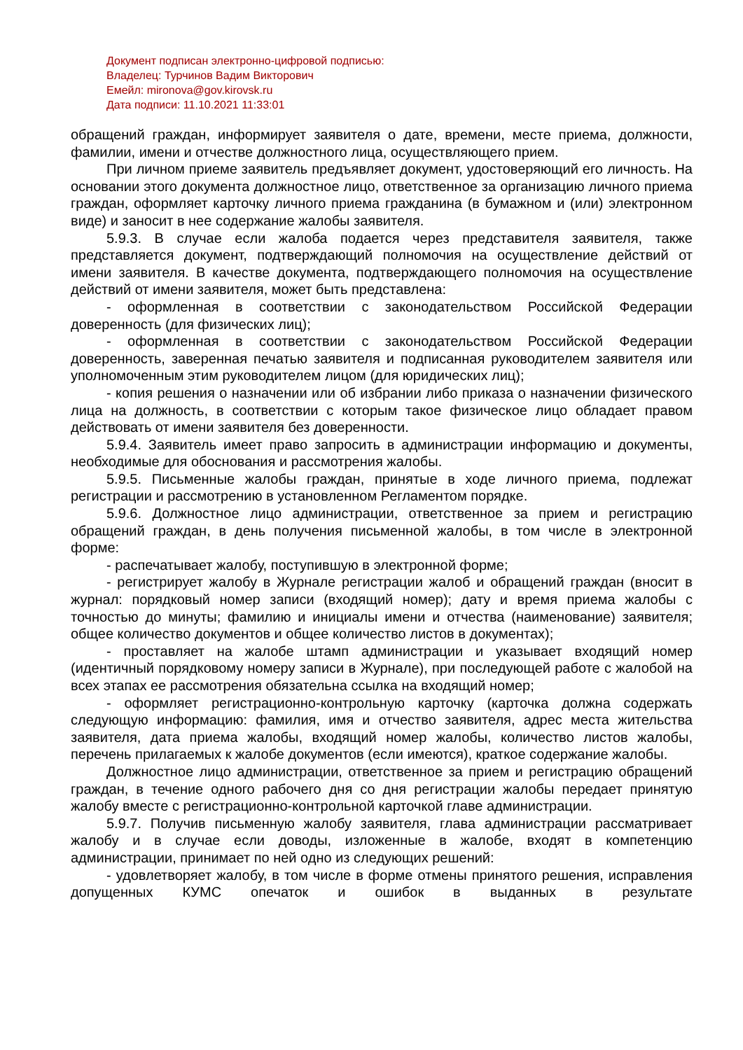Документ подписан электронно-цифровой подписью:
Владелец: Турчинов Вадим Викторович
Емейл: mironova@gov.kirovsk.ru
Дата подписи: 11.10.2021 11:33:01
обращений граждан, информирует заявителя о дате, времени, месте приема, должности, фамилии, имени и отчестве должностного лица, осуществляющего прием.
При личном приеме заявитель предъявляет документ, удостоверяющий его личность. На основании этого документа должностное лицо, ответственное за организацию личного приема граждан, оформляет карточку личного приема гражданина (в бумажном и (или) электронном виде) и заносит в нее содержание жалобы заявителя.
5.9.3. В случае если жалоба подается через представителя заявителя, также представляется документ, подтверждающий полномочия на осуществление действий от имени заявителя. В качестве документа, подтверждающего полномочия на осуществление действий от имени заявителя, может быть представлена:
- оформленная в соответствии с законодательством Российской Федерации доверенность (для физических лиц);
- оформленная в соответствии с законодательством Российской Федерации доверенность, заверенная печатью заявителя и подписанная руководителем заявителя или уполномоченным этим руководителем лицом (для юридических лиц);
- копия решения о назначении или об избрании либо приказа о назначении физического лица на должность, в соответствии с которым такое физическое лицо обладает правом действовать от имени заявителя без доверенности.
5.9.4. Заявитель имеет право запросить в администрации информацию и документы, необходимые для обоснования и рассмотрения жалобы.
5.9.5. Письменные жалобы граждан, принятые в ходе личного приема, подлежат регистрации и рассмотрению в установленном Регламентом порядке.
5.9.6. Должностное лицо администрации, ответственное за прием и регистрацию обращений граждан, в день получения письменной жалобы, в том числе в электронной форме:
- распечатывает жалобу, поступившую в электронной форме;
- регистрирует жалобу в Журнале регистрации жалоб и обращений граждан (вносит в журнал: порядковый номер записи (входящий номер); дату и время приема жалобы с точностью до минуты; фамилию и инициалы имени и отчества (наименование) заявителя; общее количество документов и общее количество листов в документах);
- проставляет на жалобе штамп администрации и указывает входящий номер (идентичный порядковому номеру записи в Журнале), при последующей работе с жалобой на всех этапах ее рассмотрения обязательна ссылка на входящий номер;
- оформляет регистрационно-контрольную карточку (карточка должна содержать следующую информацию: фамилия, имя и отчество заявителя, адрес места жительства заявителя, дата приема жалобы, входящий номер жалобы, количество листов жалобы, перечень прилагаемых к жалобе документов (если имеются), краткое содержание жалобы.
Должностное лицо администрации, ответственное за прием и регистрацию обращений граждан, в течение одного рабочего дня со дня регистрации жалобы передает принятую жалобу вместе с регистрационно-контрольной карточкой главе администрации.
5.9.7. Получив письменную жалобу заявителя, глава администрации рассматривает жалобу и в случае если доводы, изложенные в жалобе, входят в компетенцию администрации, принимает по ней одно из следующих решений:
- удовлетворяет жалобу, в том числе в форме отмены принятого решения, исправления допущенных КУМС опечаток и ошибок в выданных в результате